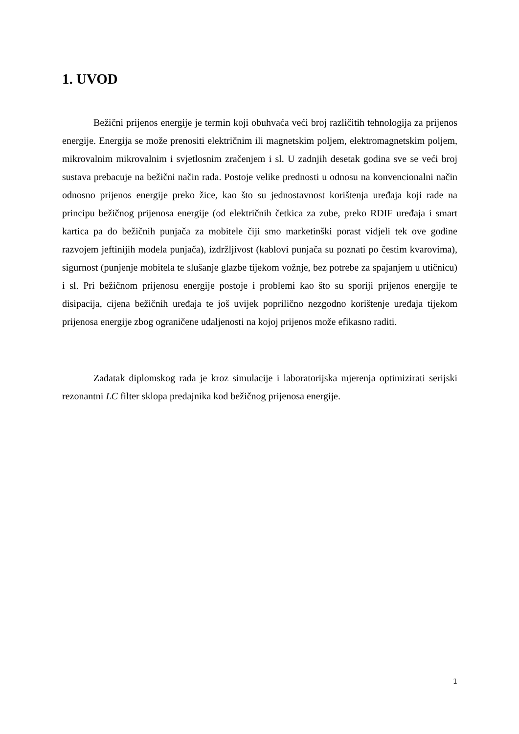1. UVOD
Bežični prijenos energije je termin koji obuhvaća veći broj različitih tehnologija za prijenos energije. Energija se može prenositi električnim ili magnetskim poljem, elektromagnetskim poljem, mikrovalnim mikrovalnim i svjetlosnim zračenjem i sl. U zadnjih desetak godina sve se veći broj sustava prebacuje na bežični način rada. Postoje velike prednosti u odnosu na konvencionalni način odnosno prijenos energije preko žice, kao što su jednostavnost korištenja uređaja koji rade na principu bežičnog prijenosa energije (od električnih četkica za zube, preko RDIF uređaja i smart kartica pa do bežičnih punjača za mobitele čiji smo marketinški porast vidjeli tek ove godine razvojem jeftinijih modela punjača), izdržljivost (kablovi punjača su poznati po čestim kvarovima), sigurnost (punjenje mobitela te slušanje glazbe tijekom vožnje, bez potrebe za spajanjem u utičnicu) i sl. Pri bežičnom prijenosu energije postoje i problemi kao što su sporiji prijenos energije te disipacija, cijena bežičnih uređaja te još uvijek poprilično nezgodno korištenje uređaja tijekom prijenosa energije zbog ograničene udaljenosti na kojoj prijenos može efikasno raditi.
Zadatak diplomskog rada je kroz simulacije i laboratorijska mjerenja optimizirati serijski rezonantni LC filter sklopa predajnika kod bežičnog prijenosa energije.
1